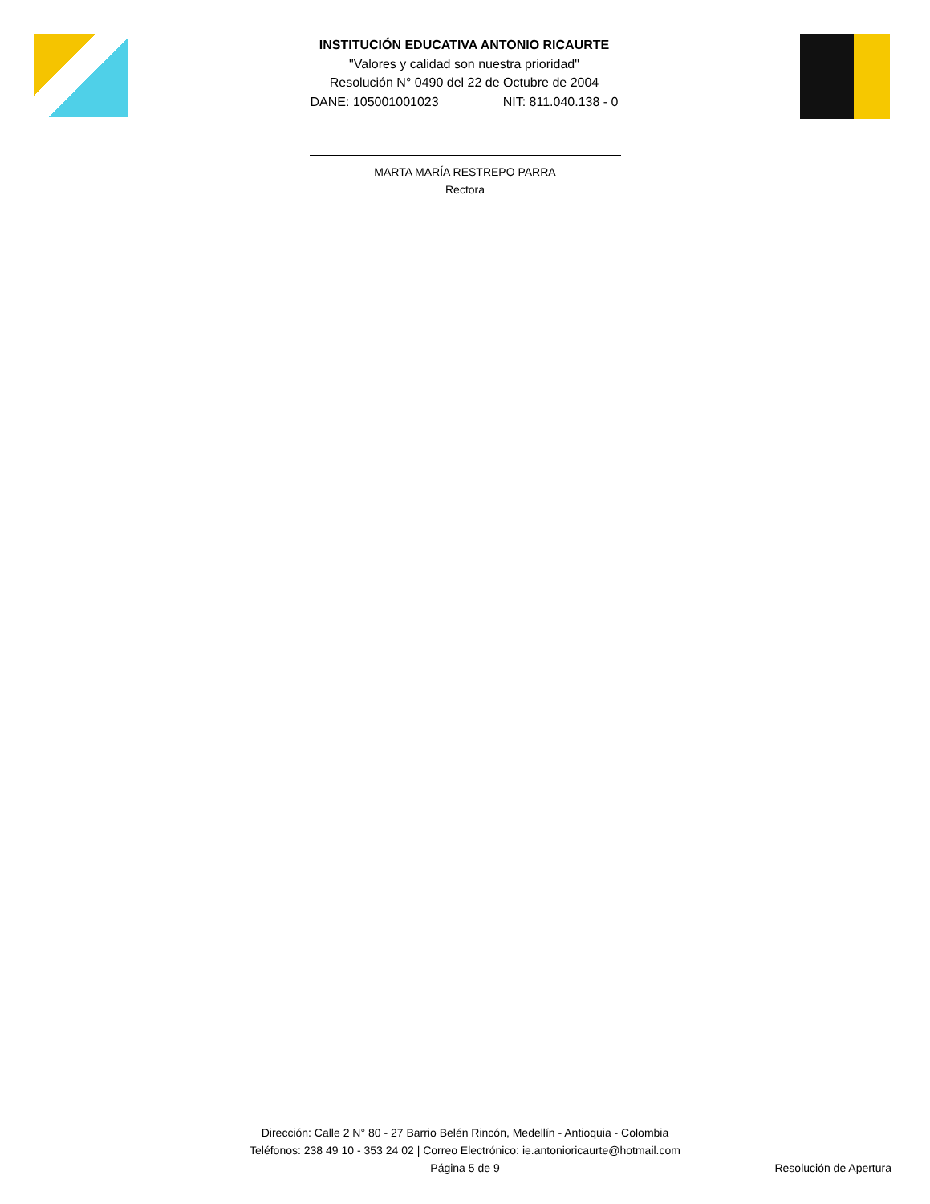INSTITUCIÓN EDUCATIVA ANTONIO RICAURTE
"Valores y calidad son nuestra prioridad"
Resolución N° 0490 del 22 de Octubre de 2004
DANE: 105001001023 NIT: 811.040.138 - 0
MARTA MARÍA RESTREPO PARRA
Rectora
Dirección: Calle 2 N° 80 - 27 Barrio Belén Rincón, Medellín - Antioquia - Colombia
Teléfonos: 238 49 10 - 353 24 02 | Correo Electrónico: ie.antonioricaurte@hotmail.com
Página 5 de 9
Resolución de Apertura